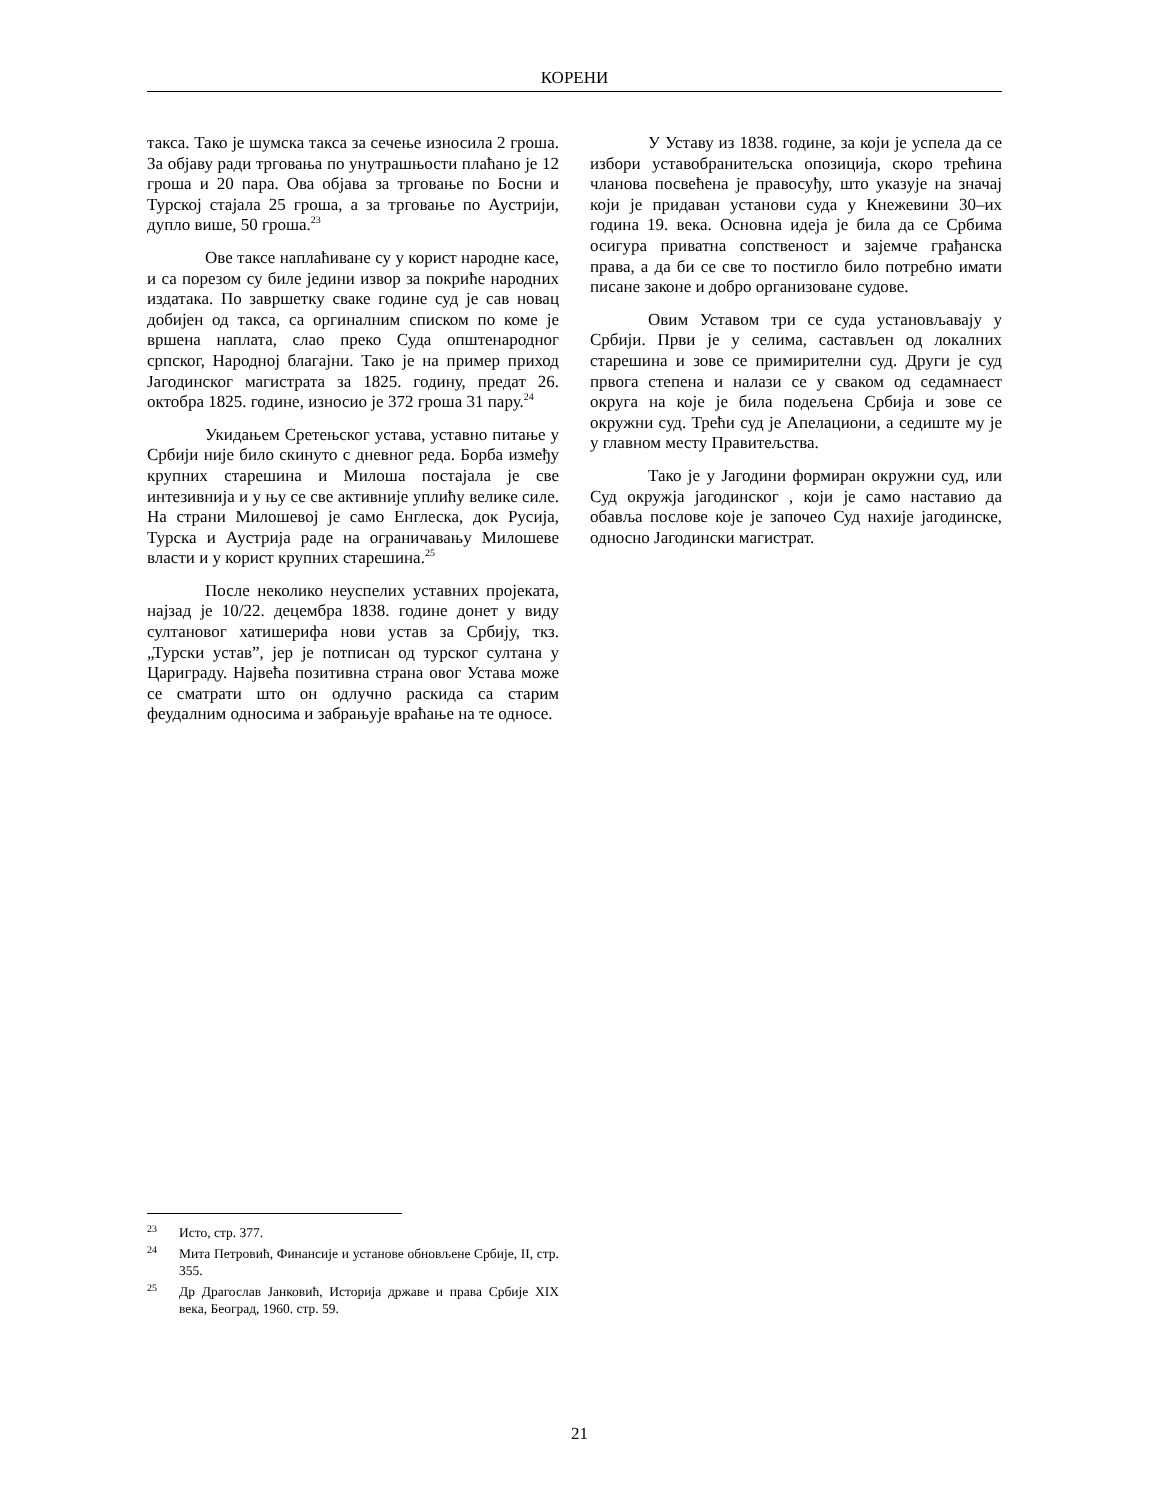КОРЕНИ
такса. Тако је шумска такса за сечење износила 2 гроша. За објаву ради трговања по унутрашњости плаћано је 12 гроша и 20 пара. Ова објава за трговање по Босни и Турској стајала 25 гроша, а за трговање по Аустрији, дупло више, 50 гроша.<sup>23</sup>
Ове таксе наплаћиване су у корист народне касе, и са порезом су биле једини извор за покриће народних издатака. По завршетку сваке године суд је сав новац добијен од такса, са оргиналним списком по коме је вршена наплата, слао преко Суда општенародног српског, Народној благајни. Тако је на пример приход Јагодинског магистрата за 1825. годину, предат 26. октобра 1825. године, износио је 372 гроша 31 пару.<sup>24</sup>
Укидањем Сретењског устава, уставно питање у Србији није било скинуто с дневног реда. Борба између крупних старешина и Милоша постајала је све интезивнија и у њу се све активније уплићу велике силе. На страни Милошевој је само Енглеска, док Русија, Турска и Аустрија раде на ограничавању Милошеве власти и у корист крупних старешина.<sup>25</sup>
После неколико неуспелих уставних пројеката, најзад је 10/22. децембра 1838. године донет у виду султановог хатишерифа нови устав за Србију, ткз. „Турски устав”, јер је потписан од турског султана у Цариграду. Највећа позитивна страна овог Устава може се сматрати што он одлучно раскида са старим феудалним односима и забрањује враћање на те односе.
У Уставу из 1838. године, за који је успела да се избори уставобранитељска опозиција, скоро трећина чланова посвећена је правосуђу, што указује на значај који је придаван установи суда у Кнежевини 30–их година 19. века. Основна идеја је била да се Србима осигура приватна сопственост и зајемче грађанска права, а да би се све то постигло било потребно имати писане законе и добро организоване судове.
Овим Уставом три се суда установљавају у Србији. Први је у селима, састављен од локалних старешина и зове се примирителни суд. Други је суд првога степена и налази се у сваком од седамнаест округа на које је била подељена Србија и зове се окружни суд. Трећи суд је Апелациони, а седиште му је у главном месту Правитељства.
Тако је у Јагодини формиран окружни суд, или Суд окружја јагодинског , који је само наставио да обавља послове које је започео Суд нахије јагодинске, односно Јагодински магистрат.
<sup>23</sup> Исто, стр. 377.
<sup>24</sup> Мита Петровић, Финансије и установе обновљене Србије, II, стр. 355.
<sup>25</sup> Др Драгослав Јанковић, Историја државе и права Србије XIX века, Београд, 1960. стр. 59.
21